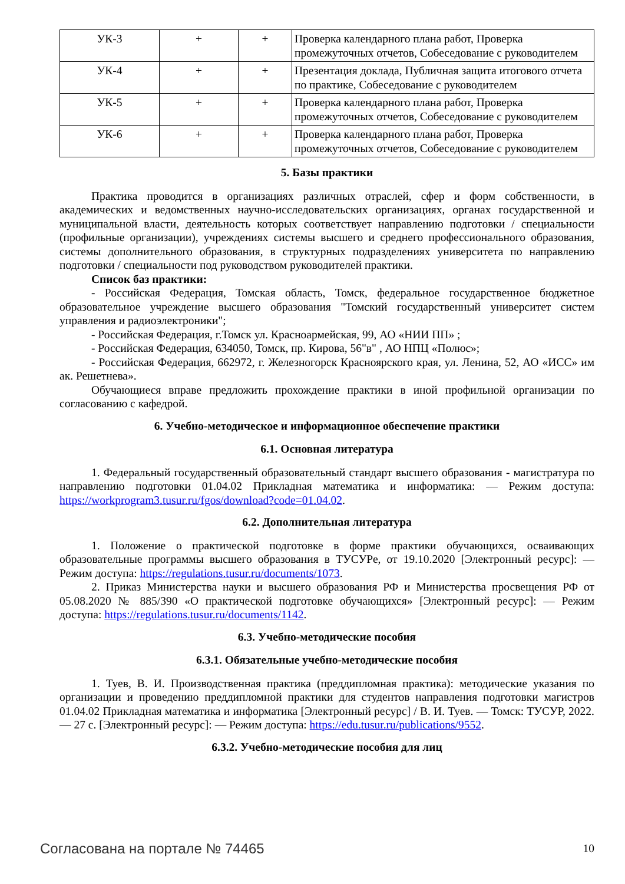| УК-3 | + | + | Проверка календарного плана работ, Проверка промежуточных отчетов, Собеседование с руководителем |
| УК-4 | + | + | Презентация доклада, Публичная защита итогового отчета по практике, Собеседование с руководителем |
| УК-5 | + | + | Проверка календарного плана работ, Проверка промежуточных отчетов, Собеседование с руководителем |
| УК-6 | + | + | Проверка календарного плана работ, Проверка промежуточных отчетов, Собеседование с руководителем |
5. Базы практики
Практика проводится в организациях различных отраслей, сфер и форм собственности, в академических и ведомственных научно-исследовательских организациях, органах государственной и муниципальной власти, деятельность которых соответствует направлению подготовки / специальности (профильные организации), учреждениях системы высшего и среднего профессионального образования, системы дополнительного образования, в структурных подразделениях университета по направлению подготовки / специальности под руководством руководителей практики.
Список баз практики:
- Российская Федерация, Томская область, Томск, федеральное государственное бюджетное образовательное учреждение высшего образования "Томский государственный университет систем управления и радиоэлектроники";
- Российская Федерация, г.Томск ул. Красноармейская, 99, АО «НИИ ПП» ;
- Российская Федерация, 634050, Томск, пр. Кирова, 56"в" , АО НПЦ «Полюс»;
- Российская Федерация, 662972, г. Железногорск Красноярского края, ул. Ленина, 52, АО «ИСС» им ак. Решетнева».
Обучающиеся вправе предложить прохождение практики в иной профильной организации по согласованию с кафедрой.
6. Учебно-методическое и информационное обеспечение практики
6.1. Основная литература
1. Федеральный государственный образовательный стандарт высшего образования - магистратура по направлению подготовки 01.04.02 Прикладная математика и информатика: — Режим доступа: https://workprogram3.tusur.ru/fgos/download?code=01.04.02.
6.2. Дополнительная литература
1. Положение о практической подготовке в форме практики обучающихся, осваивающих образовательные программы высшего образования в ТУСУРе, от 19.10.2020 [Электронный ресурс]: — Режим доступа: https://regulations.tusur.ru/documents/1073.
2. Приказ Министерства науки и высшего образования РФ и Министерства просвещения РФ от 05.08.2020 № 885/390 «О практической подготовке обучающихся» [Электронный ресурс]: — Режим доступа: https://regulations.tusur.ru/documents/1142.
6.3. Учебно-методические пособия
6.3.1. Обязательные учебно-методические пособия
1. Туев, В. И. Производственная практика (преддипломная практика): методические указания по организации и проведению преддипломной практики для студентов направления подготовки магистров 01.04.02 Прикладная математика и информатика [Электронный ресурс] / В. И. Туев. — Томск: ТУСУР, 2022. — 27 с. [Электронный ресурс]: — Режим доступа: https://edu.tusur.ru/publications/9552.
6.3.2. Учебно-методические пособия для лиц
Согласована на портале № 74465 10